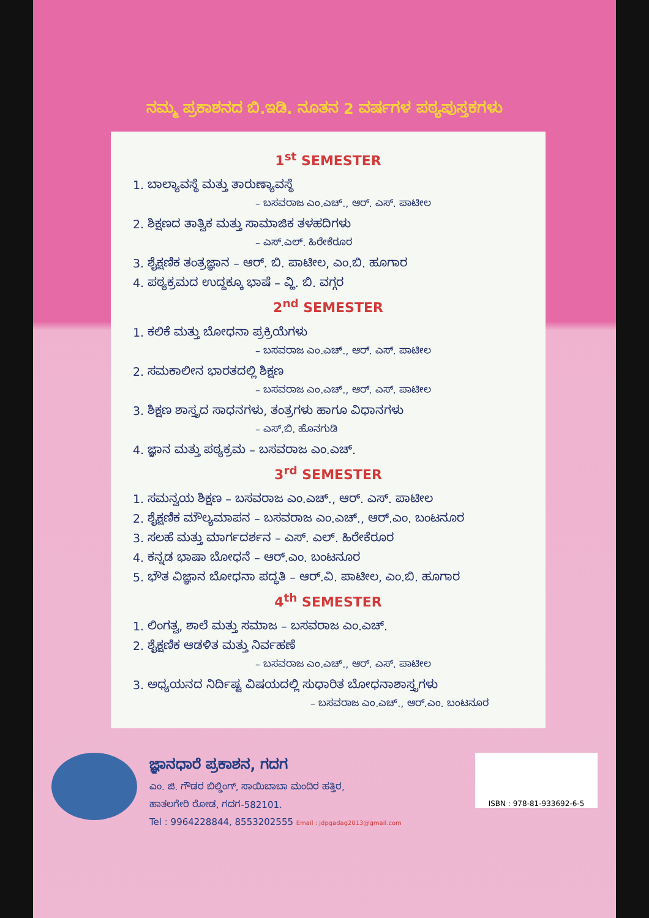ನಮ್ಮ ಪ್ರಕಾಶನದ ಬಿ.ಇಡಿ. ನೂತನ 2 ವರ್ಷಗಳ ಪಠ್ಯಪುಸ್ತಕಗಳು
1<sup>st</sup> SEMESTER
1. ಬಾಲ್ಯಾವಸ್ಥೆ ಮತ್ತು ತಾರುಣ್ಯಾವಸ್ಥೆ
– ಬಸವರಾಜ ಎಂ.ಎಚ್., ಆರ್. ಎಸ್. ಪಾಟೀಲ
2. ಶಿಕ್ಷಣದ ತಾತ್ವಿಕ ಮತ್ತು ಸಾಮಾಜಿಕ ತಳಹದಿಗಳು
– ಎಸ್.ಎಲ್. ಹಿರೇಕೆರೂರ
3. ಶೈಕ್ಷಣಿಕ ತಂತ್ರಜ್ಞಾನ – ಆರ್. ಬಿ. ಪಾಟೀಲ, ಎಂ.ಬಿ. ಹೂಗಾರ
4. ಪಠ್ಯಕ್ರಮದ ಉದ್ದಕ್ಕೂ ಭಾಷೆ – ವ್ಹಿ. ಬಿ. ವಗ್ಗರ
2<sup>nd</sup> SEMESTER
1. ಕಲಿಕೆ ಮತ್ತು ಬೋಧನಾ ಪ್ರಕ್ರಿಯೆಗಳು
– ಬಸವರಾಜ ಎಂ.ಎಚ್., ಆರ್. ಎಸ್. ಪಾಟೀಲ
2. ಸಮಕಾಲೀನ ಭಾರತದಲ್ಲಿ ಶಿಕ್ಷಣ
– ಬಸವರಾಜ ಎಂ.ಎಚ್., ಆರ್. ಎಸ್. ಪಾಟೀಲ
3. ಶಿಕ್ಷಣ ಶಾಸ್ತ್ರದ ಸಾಧನಗಳು, ತಂತ್ರಗಳು ಹಾಗೂ ವಿಧಾನಗಳು
– ಎಸ್.ಬಿ. ಹೊನಗುಡಿ
4. ಜ್ಞಾನ ಮತ್ತು ಪಠ್ಯಕ್ರಮ – ಬಸವರಾಜ ಎಂ.ಎಚ್.
3<sup>rd</sup> SEMESTER
1. ಸಮನ್ವಯ ಶಿಕ್ಷಣ – ಬಸವರಾಜ ಎಂ.ಎಚ್., ಆರ್. ಎಸ್. ಪಾಟೀಲ
2. ಶೈಕ್ಷಣಿಕ ಮೌಲ್ಯಮಾಪನ – ಬಸವರಾಜ ಎಂ.ಎಚ್., ಆರ್.ಎಂ. ಬಂಟನೂರ
3. ಸಲಹೆ ಮತ್ತು ಮಾರ್ಗದರ್ಶನ – ಎಸ್. ಎಲ್. ಹಿರೇಕೆರೂರ
4. ಕನ್ನಡ ಭಾಷಾ ಬೋಧನೆ – ಆರ್.ಎಂ. ಬಂಟನೂರ
5. ಭೌತ ವಿಜ್ಞಾನ ಬೋಧನಾ ಪದ್ಧತಿ – ಆರ್.ವಿ. ಪಾಟೀಲ, ಎಂ.ಬಿ. ಹೂಗಾರ
4<sup>th</sup> SEMESTER
1. ಲಿಂಗತ್ವ, ಶಾಲೆ ಮತ್ತು ಸಮಾಜ – ಬಸವರಾಜ ಎಂ.ಎಚ್.
2. ಶೈಕ್ಷಣಿಕ ಆಡಳಿತ ಮತ್ತು ನಿರ್ವಹಣೆ
– ಬಸವರಾಜ ಎಂ.ಎಚ್., ಆರ್. ಎಸ್. ಪಾಟೀಲ
3. ಅಧ್ಯಯನದ ನಿರ್ದಿಷ್ಟ ವಿಷಯದಲ್ಲಿ ಸುಧಾರಿತ ಬೋಧನಾಶಾಸ್ತ್ರಗಳು
– ಬಸವರಾಜ ಎಂ.ಎಚ್., ಆರ್.ಎಂ. ಬಂಟನೂರ
ಜ್ಞಾನಧಾರೆ ಪ್ರಕಾಶನ, ಗದಗ
ಎಂ. ಜಿ. ಗೌಡರ ಬಿಲ್ಡಿಂಗ್, ಸಾಯಿಬಾಬಾ ಮಂದಿರ ಹತ್ತಿರ,
ಹಾತಲಗೇರಿ ರೋಡ, ಗದಗ-582101.
Tel : 9964228844, 8553202555 Email : jdpgadag2013@gmail.com
ISBN : 978-81-933692-6-5